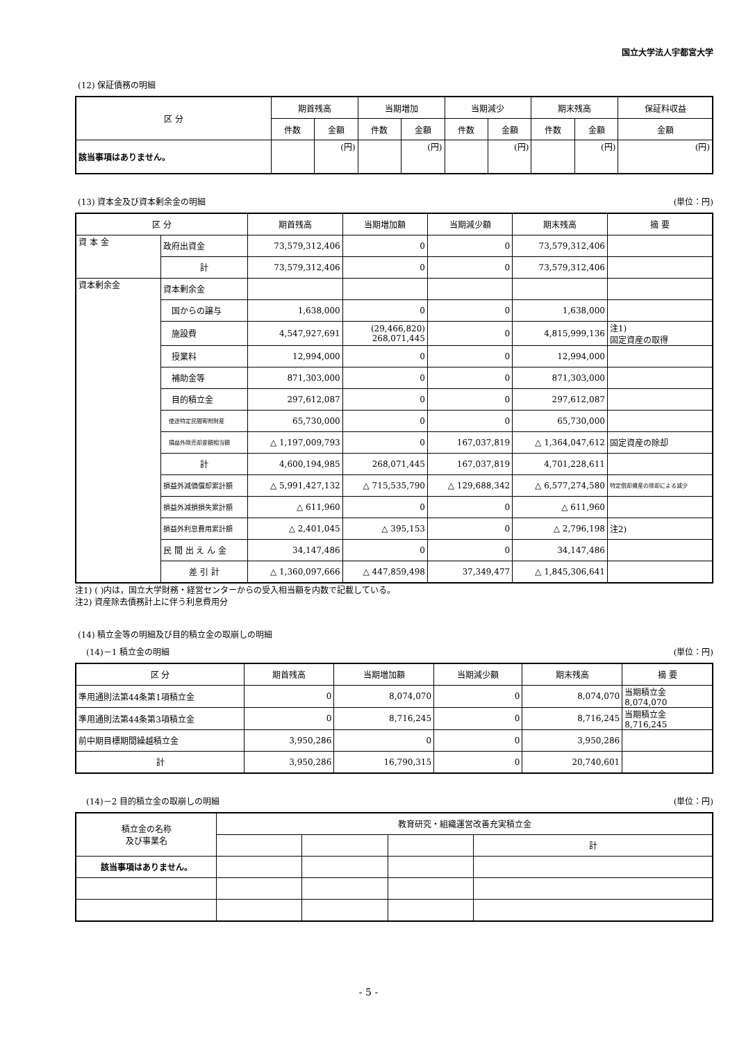国立大学法人宇都宮大学
(12) 保証債務の明細
| 区 分 | 期首残高 | | 当期増加 | | 当期減少 | | 期末残高 | | 保証料収益 |
| --- | --- | --- | --- | --- | --- | --- | --- | --- | --- |
| | 件数 | 金額 | 件数 | 金額 | 件数 | 金額 | 件数 | 金額 | 金額 |
| 該当事項はありません。 | | (円) | | (円) | | (円) | | (円) | (円) |
(13) 資本金及び資本剰余金の明細 (単位：円)
| 区 分 | | 期首残高 | 当期増加額 | 当期減少額 | 期末残高 | 摘 要 |
| --- | --- | --- | --- | --- | --- | --- |
| 資 本 金 | 政府出資金 | 73,579,312,406 | 0 | 0 | 73,579,312,406 | |
| | 計 | 73,579,312,406 | 0 | 0 | 73,579,312,406 | |
| 資本剰余金 | 資本剰余金 | | | | | |
| | 国からの譲与 | 1,638,000 | 0 | 0 | 1,638,000 | |
| | 施設費 | 4,547,927,691 | (29,466,820) 268,071,445 | 0 | 4,815,999,136 | 注1) 固定資産の取得 |
| | 授業料 | 12,994,000 | 0 | 0 | 12,994,000 | |
| | 補助金等 | 871,303,000 | 0 | 0 | 871,303,000 | |
| | 目的積立金 | 297,612,087 | 0 | 0 | 297,612,087 | |
| | 使途特定民間寄附財産 | 65,730,000 | 0 | 0 | 65,730,000 | |
| | 損益外除売却差額相当額 | △ 1,197,009,793 | 0 | 167,037,819 | △ 1,364,047,612 | 固定資産の除却 |
| | 計 | 4,600,194,985 | 268,071,445 | 167,037,819 | 4,701,228,611 | |
| | 損益外減価償却累計額 | △ 5,991,427,132 | △ 715,535,790 | △ 129,688,342 | △ 6,577,274,580 | 特定償却資産の除却による減少 |
| | 損益外減損損失累計額 | △ 611,960 | 0 | 0 | △ 611,960 | |
| | 損益外利息費用累計額 | △ 2,401,045 | △ 395,153 | 0 | △ 2,796,198 | 注2) |
| | 民 間 出 え ん 金 | 34,147,486 | 0 | 0 | 34,147,486 | |
| | 差 引 計 | △ 1,360,097,666 | △ 447,859,498 | 37,349,477 | △ 1,845,306,641 | |
注1) ( )内は，国立大学財務・経営センターからの受入相当額を内数で記載している。
注2) 資産除去債務計上に伴う利息費用分
(14) 積立金等の明細及び目的積立金の取崩しの明細
　(14)－1 積立金の明細 (単位：円)
| 区 分 | 期首残高 | 当期増加額 | 当期減少額 | 期末残高 | 摘 要 |
| --- | --- | --- | --- | --- | --- |
| 準用通則法第44条第1項積立金 | 0 | 8,074,070 | 0 | 8,074,070 | 当期積立金 8,074,070 |
| 準用通則法第44条第3項積立金 | 0 | 8,716,245 | 0 | 8,716,245 | 当期積立金 8,716,245 |
| 前中期目標期間繰越積立金 | 3,950,286 | 0 | 0 | 3,950,286 | |
| 計 | 3,950,286 | 16,790,315 | 0 | 20,740,601 | |
　(14)－2 目的積立金の取崩しの明細 (単位：円)
| 積立金の名称 及び事業名 | 教育研究・組織運営改善充実積立金 | | | |
| --- | --- | --- | --- | --- |
| | | | | 計 |
| 該当事項はありません。 | | | | |
- 5 -